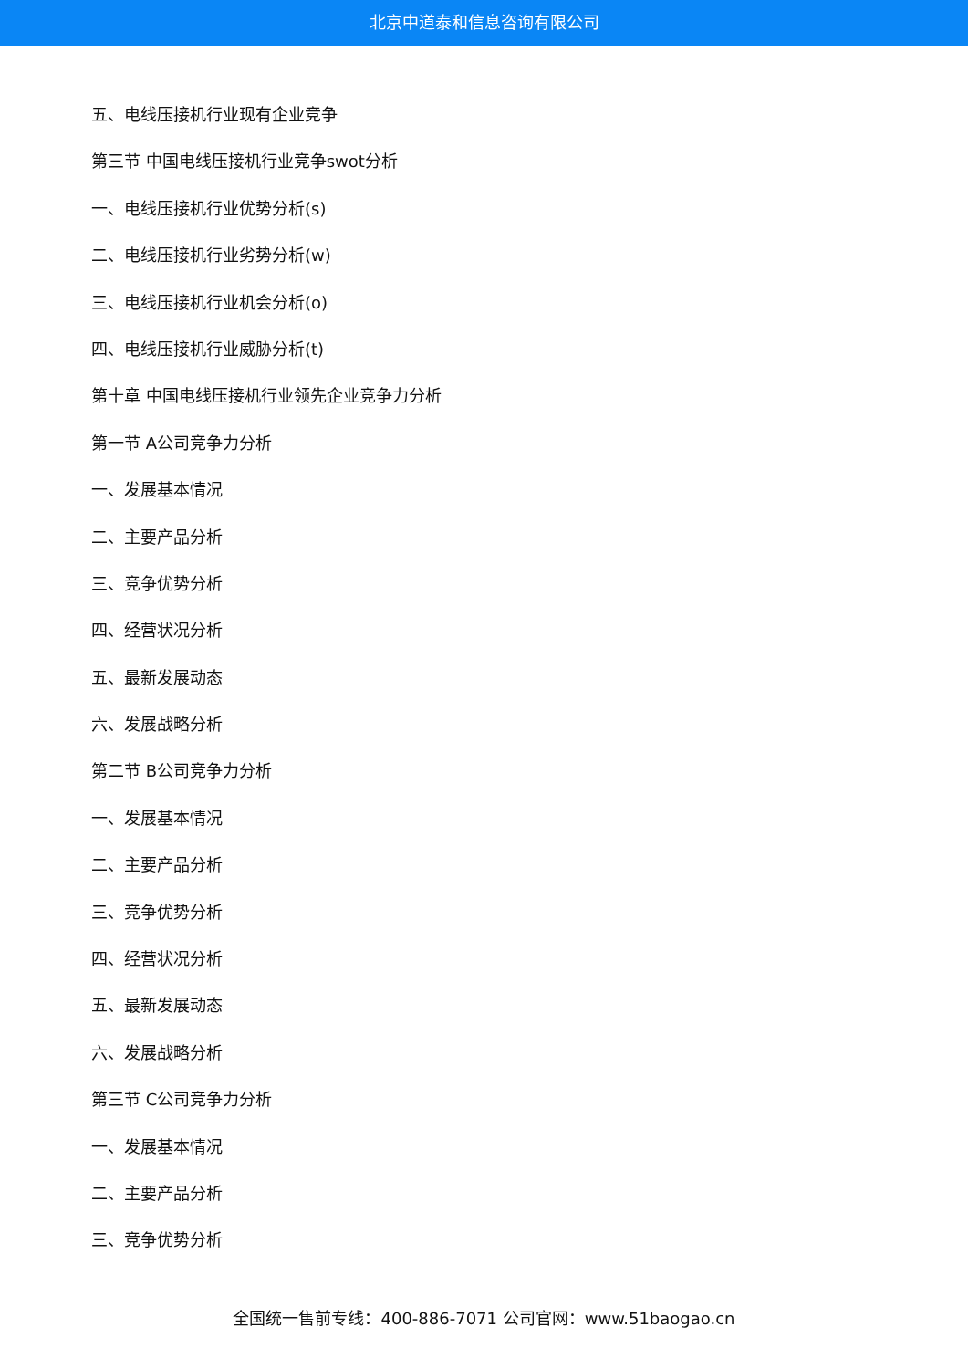北京中道泰和信息咨询有限公司
五、电线压接机行业现有企业竞争
第三节 中国电线压接机行业竞争swot分析
一、电线压接机行业优势分析(s)
二、电线压接机行业劣势分析(w)
三、电线压接机行业机会分析(o)
四、电线压接机行业威胁分析(t)
第十章 中国电线压接机行业领先企业竞争力分析
第一节 A公司竞争力分析
一、发展基本情况
二、主要产品分析
三、竞争优势分析
四、经营状况分析
五、最新发展动态
六、发展战略分析
第二节 B公司竞争力分析
一、发展基本情况
二、主要产品分析
三、竞争优势分析
四、经营状况分析
五、最新发展动态
六、发展战略分析
第三节 C公司竞争力分析
一、发展基本情况
二、主要产品分析
三、竞争优势分析
全国统一售前专线：400-886-7071 公司官网：www.51baogao.cn